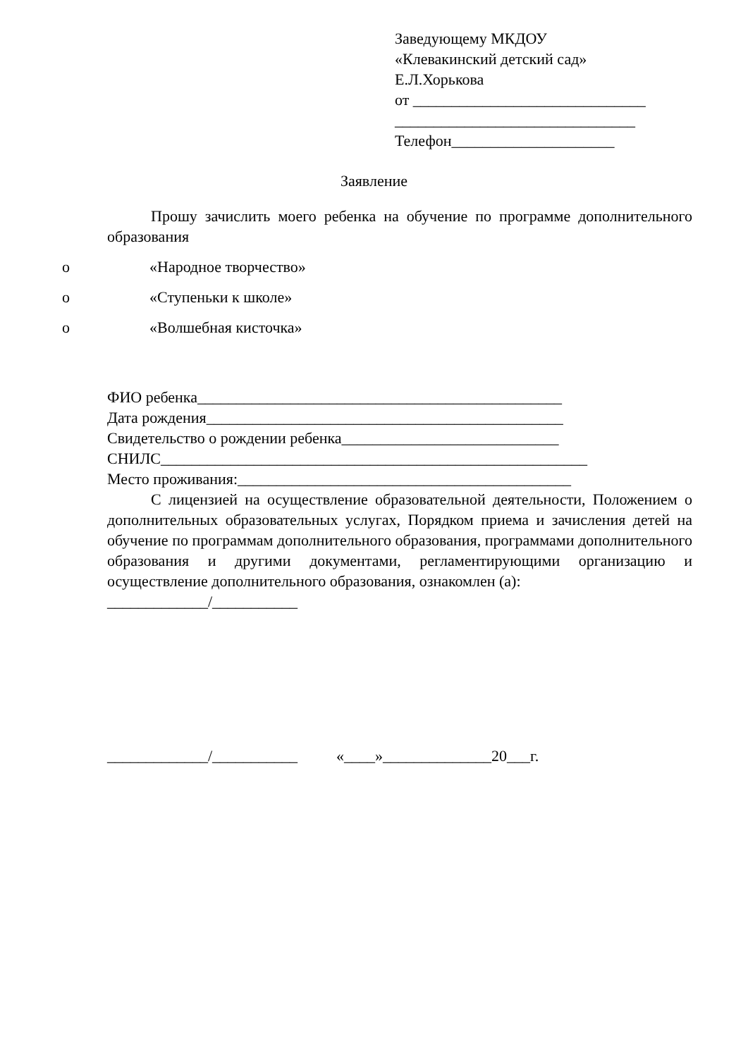Заведующему МКДОУ
«Клевакинский детский сад»
Е.Л.Хорькова
от ______________________________
_______________________________
Телефон_____________________
Заявление
Прошу зачислить моего ребенка на обучение по программе дополнительного образования
o «Народное творчество»
o «Ступеньки к школе»
o «Волшебная кисточка»
ФИО ребенка_______________________________________________
Дата рождения______________________________________________
Свидетельство о рождении ребенка____________________________
СНИЛС_______________________________________________________
Место проживания:___________________________________________
С лицензией на осуществление образовательной деятельности, Положением о дополнительных образовательных услугах, Порядком приема и зачисления детей на обучение по программам дополнительного образования, программами дополнительного образования и другими документами, регламентирующими организацию и осуществление дополнительного образования, ознакомлен (а):
_____________/___________
_____________/___________ «____»______________20___г.